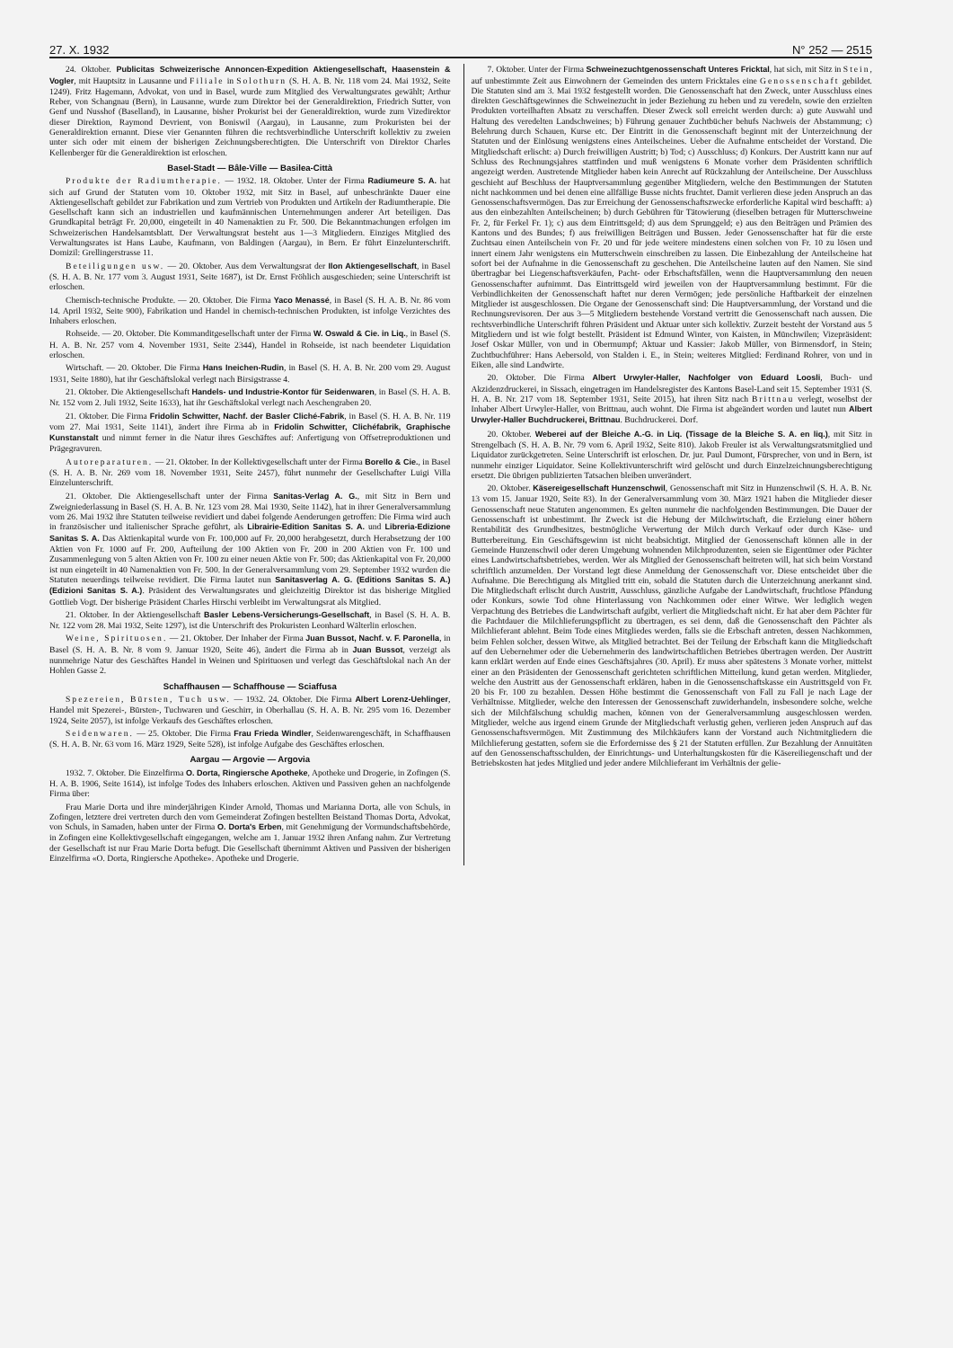27. X. 1932 N° 252 — 2515
24. Oktober. Publicitas Schweizerische Annoncen-Expedition Aktiengesellschaft, Haasenstein & Vogler, mit Hauptsitz in Lausanne und Filiale in Solothurn (S. H. A. B. Nr. 118 vom 24. Mai 1932, Seite 1249). Fritz Hagemann, Advokat, von und in Basel, wurde zum Mitglied des Verwaltungsrates gewählt; Arthur Reber, von Schangnau (Bern), in Lausanne, wurde zum Direktor bei der Generaldirektion, Friedrich Sutter, von Genf und Nusshof (Baselland), in Lausanne, bisher Prokurist bei der Generaldirektion, wurde zum Vizedirektor dieser Direktion, Raymond Devrient, von Boniswil (Aargau), in Lausanne, zum Prokuristen bei der Generaldirektion ernannt. Diese vier Genannten führen die rechtsverbindliche Unterschrift kollektiv zu zweien unter sich oder mit einem der bisherigen Zeichnungsberechtigten. Die Unterschrift von Direktor Charles Kellenberger für die Generaldirektion ist erloschen.
Basel-Stadt — Bâle-Ville — Basilea-Città
Produkte der Radiumtherapie. — 1932. 18. Oktober. Unter der Firma Radiumeure S. A. hat sich auf Grund der Statuten vom 10. Oktober 1932, mit Sitz in Basel, auf unbeschränkte Dauer eine Aktiengesellschaft gebildet zur Fabrikation und zum Vertrieb von Produkten und Artikeln der Radiumtherapie. Die Gesellschaft kann sich an industriellen und kaufmännischen Unternehmungen anderer Art beteiligen. Das Grundkapital beträgt Fr. 20,000, eingeteilt in 40 Namenaktien zu Fr. 500. Die Bekanntmachungen erfolgen im Schweizerischen Handelsamtsblatt. Der Verwaltungsrat besteht aus 1—3 Mitgliedern. Einziges Mitglied des Verwaltungsrates ist Hans Laube, Kaufmann, von Baldingen (Aargau), in Bern. Er führt Einzelunterschrift. Domizil: Grellingerstrasse 11.
Beteiligungen usw. — 20. Oktober. Aus dem Verwaltungsrat der Ilon Aktiengesellschaft, in Basel (S. H. A. B. Nr. 177 vom 3. August 1931, Seite 1687), ist Dr. Ernst Fröhlich ausgeschieden; seine Unterschrift ist erloschen.
Chemisch-technische Produkte. — 20. Oktober. Die Firma Yaco Menassé, in Basel (S. H. A. B. Nr. 86 vom 14. April 1932, Seite 900), Fabrikation und Handel in chemisch-technischen Produkten, ist infolge Verzichtes des Inhabers erloschen.
Rohseide. — 20. Oktober. Die Kommanditgesellschaft unter der Firma W. Oswald & Cie. in Liq., in Basel (S. H. A. B. Nr. 257 vom 4. November 1931, Seite 2344), Handel in Rohseide, ist nach beendeter Liquidation erloschen.
Wirtschaft. — 20. Oktober. Die Firma Hans Ineichen-Rudin, in Basel (S. H. A. B. Nr. 200 vom 29. August 1931, Seite 1880), hat ihr Geschäftslokal verlegt nach Birsigstrasse 4.
21. Oktober. Die Aktiengesellschaft Handels- und Industrie-Kontor für Seidenwaren, in Basel (S. H. A. B. Nr. 152 vom 2. Juli 1932, Seite 1633), hat ihr Geschäftslokal verlegt nach Aeschengraben 20.
21. Oktober. Die Firma Fridolin Schwitter, Nachf. der Basler Cliché-Fabrik, in Basel (S. H. A. B. Nr. 119 vom 27. Mai 1931, Seite 1141), ändert ihre Firma ab in Fridolin Schwitter, Clichéfabrik, Graphische Kunstanstalt und nimmt ferner in die Natur ihres Geschäftes auf: Anfertigung von Offsetreproduktionen und Prägegravuren.
Autoreparaturen. — 21. Oktober. In der Kollektivgesellschaft unter der Firma Borello & Cie., in Basel (S. H. A. B. Nr. 269 vom 18. November 1931, Seite 2457), führt nunmehr der Gesellschafter Luigi Villa Einzelunterschrift.
21. Oktober. Die Aktiengesellschaft unter der Firma Sanitas-Verlag A. G., mit Sitz in Bern und Zweigniederlassung in Basel (S. H. A. B. Nr. 123 vom 28. Mai 1930, Seite 1142), hat in ihrer Generalversammlung vom 26. Mai 1932 ihre Statuten teilweise revidiert und dabei folgende Aenderungen getroffen: Die Firma wird auch in französischer und italienischer Sprache geführt, als Librairie-Edition Sanitas S. A. und Libreria-Edizione Sanitas S. A. Das Aktienkapital wurde von Fr. 100,000 auf Fr. 20,000 herabgesetzt, durch Herabsetzung der 100 Aktien von Fr. 1000 auf Fr. 200, Aufteilung der 100 Aktien von Fr. 200 in 200 Aktien von Fr. 100 und Zusammenlegung von 5 alten Aktien von Fr. 100 zu einer neuen Aktie von Fr. 500; das Aktienkapital von Fr. 20,000 ist nun eingeteilt in 40 Namenaktien von Fr. 500. In der Generalversammlung vom 29. September 1932 wurden die Statuten neuerdings teilweise revidiert. Die Firma lautet nun Sanitasverlag A. G. (Editions Sanitas S. A.) (Edizioni Sanitas S. A.). Präsident des Verwaltungsrates und gleichzeitig Direktor ist das bisherige Mitglied Gottlieb Vogt. Der bisherige Präsident Charles Hirschi verbleibt im Verwaltungsrat als Mitglied.
21. Oktober. In der Aktiengesellschaft Basler Lebens-Versicherungs-Gesellschaft, in Basel (S. H. A. B. Nr. 122 vom 28. Mai 1932, Seite 1297), ist die Unterschrift des Prokuristen Leonhard Wälterlin erloschen.
Weine, Spirituosen. — 21. Oktober. Der Inhaber der Firma Juan Bussot, Nachf. v. F. Paronella, in Basel (S. H. A. B. Nr. 8 vom 9. Januar 1920, Seite 46), ändert die Firma ab in Juan Bussot, verzeigt als nunmehrige Natur des Geschäftes Handel in Weinen und Spirituosen und verlegt das Geschäftslokal nach An der Hohlen Gasse 2.
Schaffhausen — Schaffhouse — Sciaffusa
Spezereien, Bürsten, Tuch usw. — 1932. 24. Oktober. Die Firma Albert Lorenz-Uehlinger, Handel mit Spezerei-, Bürsten-, Tuchwaren und Geschirr, in Oberhallau (S. H. A. B. Nr. 295 vom 16. Dezember 1924, Seite 2057), ist infolge Verkaufs des Geschäftes erloschen.
Seidenwaren. — 25. Oktober. Die Firma Frau Frieda Windler, Seidenwarengeschäft, in Schaffhausen (S. H. A. B. Nr. 63 vom 16. März 1929, Seite 528), ist infolge Aufgabe des Geschäftes erloschen.
Aargau — Argovie — Argovia
1932. 7. Oktober. Die Einzelfirma O. Dorta, Ringiersche Apotheke, Apotheke und Drogerie, in Zofingen (S. H. A. B. 1906, Seite 1614), ist infolge Todes des Inhabers erloschen. Aktiven und Passiven gehen an nachfolgende Firma über:
Frau Marie Dorta und ihre minderjährigen Kinder Arnold, Thomas und Marianna Dorta, alle von Schuls, in Zofingen, letztere drei vertreten durch den vom Gemeinderat Zofingen bestellten Beistand Thomas Dorta, Advokat, von Schuls, in Samaden, haben unter der Firma O. Dorta's Erben, mit Genehmigung der Vormundschaftsbehörde, in Zofingen eine Kollektivgesellschaft eingegangen, welche am 1. Januar 1932 ihren Anfang nahm. Zur Vertretung der Gesellschaft ist nur Frau Marie Dorta befugt. Die Gesellschaft übernimmt Aktiven und Passiven der bisherigen Einzelfirma «O. Dorta, Ringiersche Apotheke». Apotheke und Drogerie.
7. Oktober. Unter der Firma Schweinezuchtgenossenschaft Unteres Fricktal, hat sich, mit Sitz in Stein, auf unbestimmte Zeit aus Einwohnern der Gemeinden des untern Fricktales eine Genossenschaft gebildet. Die Statuten sind am 3. Mai 1932 festgestellt worden. Die Genossenschaft hat den Zweck, unter Ausschluss eines direkten Geschäftsgewinnes die Schweinezucht in jeder Beziehung zu heben und zu veredeln, sowie den erzielten Produkten vorteilhaften Absatz zu verschaffen. Dieser Zweck soll erreicht werden durch: a) gute Auswahl und Haltung des veredelten Landschweines; b) Führung genauer Zuchtbücher behufs Nachweis der Abstammung; c) Belehrung durch Schauen, Kurse etc. Der Eintritt in die Genossenschaft beginnt mit der Unterzeichnung der Statuten und der Einlösung wenigstens eines Anteilscheines. Ueber die Aufnahme entscheidet der Vorstand. Die Mitgliedschaft erlischt: a) Durch freiwilligen Austritt; b) Tod; c) Ausschluss; d) Konkurs. Der Austritt kann nur auf Schluss des Rechnungsjahres stattfinden und muß wenigstens 6 Monate vorher dem Präsidenten schriftlich angezeigt werden. Austretende Mitglieder haben kein Anrecht auf Rückzahlung der Anteilscheine. Der Ausschluss geschieht auf Beschluss der Hauptversammlung gegenüber Mitgliedern, welche den Bestimmungen der Statuten nicht nachkommen und bei denen eine allfällige Busse nichts fruchtet. Damit verlieren diese jeden Anspruch an das Genossenschaftsvermögen. Das zur Erreichung der Genossenschaftszwecke erforderliche Kapital wird beschafft: a) aus den einbezahlten Anteilscheinen; b) durch Gebühren für Tätowierung (dieselben betragen für Mutterschweine Fr. 2, für Ferkel Fr. 1); c) aus dem Eintrittsgeld; d) aus dem Sprunggeld; e) aus den Beiträgen und Prämien des Kantons und des Bundes; f) aus freiwilligen Beiträgen und Bussen. Jeder Genossenschafter hat für die erste Zuchtsau einen Anteilschein von Fr. 20 und für jede weitere mindestens einen solchen von Fr. 10 zu lösen und innert einem Jahr wenigstens ein Mutterschwein einschreiben zu lassen. Die Einbezahlung der Anteilscheine hat sofort bei der Aufnahme in die Genossenschaft zu geschehen. Die Anteilscheine lauten auf den Namen. Sie sind übertragbar bei Liegenschaftsverkäufen, Pacht- oder Erbschaftsfällen, wenn die Hauptversammlung den neuen Genossenschafter aufnimmt. Das Eintrittsgeld wird jeweilen von der Hauptversammlung bestimmt. Für die Verbindlichkeiten der Genossenschaft haftet nur deren Vermögen; jede persönliche Haftbarkeit der einzelnen Mitglieder ist ausgeschlossen. Die Organe der Genossenschaft sind: Die Hauptversammlung, der Vorstand und die Rechnungsrevisoren. Der aus 3—5 Mitgliedern bestehende Vorstand vertritt die Genossenschaft nach aussen. Die rechtsverbindliche Unterschrift führen Präsident und Aktuar unter sich kollektiv. Zurzeit besteht der Vorstand aus 5 Mitgliedern und ist wie folgt bestellt. Präsident ist Edmund Winter, von Kaisten, in Münchwilen; Vizepräsident: Josef Oskar Müller, von und in Obermumpf; Aktuar und Kassier: Jakob Müller, von Birmensdorf, in Stein; Zuchtbuchführer: Hans Aebersold, von Stalden i. E., in Stein; weiteres Mitglied: Ferdinand Rohrer, von und in Eiken, alle sind Landwirte.
20. Oktober. Die Firma Albert Urwyler-Haller, Nachfolger von Eduard Loosli, Buch- und Akzidenzdruckerei, in Sissach, eingetragen im Handelsregister des Kantons Basel-Land seit 15. September 1931 (S. H. A. B. Nr. 217 vom 18. September 1931, Seite 2015), hat ihren Sitz nach Brittnau verlegt, woselbst der Inhaber Albert Urwyler-Haller, von Brittnau, auch wohnt. Die Firma ist abgeändert worden und lautet nun Albert Urwyler-Haller Buchdruckerei, Brittnau. Buchdruckerei. Dorf.
20. Oktober. Weberei auf der Bleiche A.-G. in Liq. (Tissage de la Bleiche S. A. en liq.), mit Sitz in Strengelbach (S. H. A. B. Nr. 79 vom 6. April 1932, Seite 810). Jakob Freuler ist als Verwaltungsratsmitglied und Liquidator zurückgetreten. Seine Unterschrift ist erloschen. Dr. jur. Paul Dumont, Fürsprecher, von und in Bern, ist nunmehr einziger Liquidator. Seine Kollektivunterschrift wird gelöscht und durch Einzelzeichnungsberechtigung ersetzt. Die übrigen publizierten Tatsachen bleiben unverändert.
20. Oktober. Käsereigesellschaft Hunzenschwil, Genossenschaft mit Sitz in Hunzenschwil (S. H. A. B. Nr. 13 vom 15. Januar 1920, Seite 83). In der Generalversammlung vom 30. März 1921 haben die Mitglieder dieser Genossenschaft neue Statuten angenommen. Es gelten nunmehr die nachfolgenden Bestimmungen. Die Dauer der Genossenschaft ist unbestimmt. Ihr Zweck ist die Hebung der Milchwirtschaft, die Erzielung einer höhern Rentabilität des Grundbesitzes, bestmögliche Verwertung der Milch durch Verkauf oder durch Käse- und Butterbereitung. Ein Geschäftsgewinn ist nicht beabsichtigt. Mitglied der Genossenschaft können alle in der Gemeinde Hunzenschwil oder deren Umgebung wohnenden Milchproduzenten, seien sie Eigentümer oder Pächter eines Landwirtschaftsbetriebes, werden. Wer als Mitglied der Genossenschaft beitreten will, hat sich beim Vorstand schriftlich anzumelden. Der Vorstand legt diese Anmeldung der Genossenschaft vor. Diese entscheidet über die Aufnahme. Die Berechtigung als Mitglied tritt ein, sobald die Statuten durch die Unterzeichnung anerkannt sind. Die Mitgliedschaft erlischt durch Austritt, Ausschluss, gänzliche Aufgabe der Landwirtschaft, fruchtlose Pfändung oder Konkurs, sowie Tod ohne Hinterlassung von Nachkommen oder einer Witwe. Wer lediglich wegen Verpachtung des Betriebes die Landwirtschaft aufgibt, verliert die Mitgliedschaft nicht. Er hat aber dem Pächter für die Pachtdauer die Milchlieferungspflicht zu übertragen, es sei denn, daß die Genossenschaft den Pächter als Milchlieferant ablehnt. Beim Tode eines Mitgliedes werden, falls sie die Erbschaft antreten, dessen Nachkommen, beim Fehlen solcher, dessen Witwe, als Mitglied betrachtet. Bei der Teilung der Erbschaft kann die Mitgliedschaft auf den Uebernehmer oder die Uebernehmerin des landwirtschaftlichen Betriebes übertragen werden. Der Austritt kann erklärt werden auf Ende eines Geschäftsjahres (30. April). Er muss aber spätestens 3 Monate vorher, mittelst einer an den Präsidenten der Genossenschaft gerichteten schriftlichen Mitteilung, kund getan werden. Mitglieder, welche den Austritt aus der Genossenschaft erklären, haben in die Genossenschaftskasse ein Austrittsgeld von Fr. 20 bis Fr. 100 zu bezahlen. Dessen Höhe bestimmt die Genossenschaft von Fall zu Fall je nach Lage der Verhältnisse. Mitglieder, welche den Interessen der Genossenschaft zuwiderhandeln, insbesondere solche, welche sich der Milchfälschung schuldig machen, können von der Generalversammlung ausgeschlossen werden. Mitglieder, welche aus irgend einem Grunde der Mitgliedschaft verlustig gehen, verlieren jeden Anspruch auf das Genossenschaftsvermögen. Mit Zustimmung des Milchkäufers kann der Vorstand auch Nichtmitgliedern die Milchlieferung gestatten, sofern sie die Erfordernisse des § 21 der Statuten erfüllen. Zur Bezahlung der Annuitäten auf den Genossenschaftsschulden, der Einrichtungs- und Unterhaltungskosten für die Käsereiliegenschaft und der Betriebskosten hat jedes Mitglied und jeder andere Milchlieferant im Verhältnis der gelie-